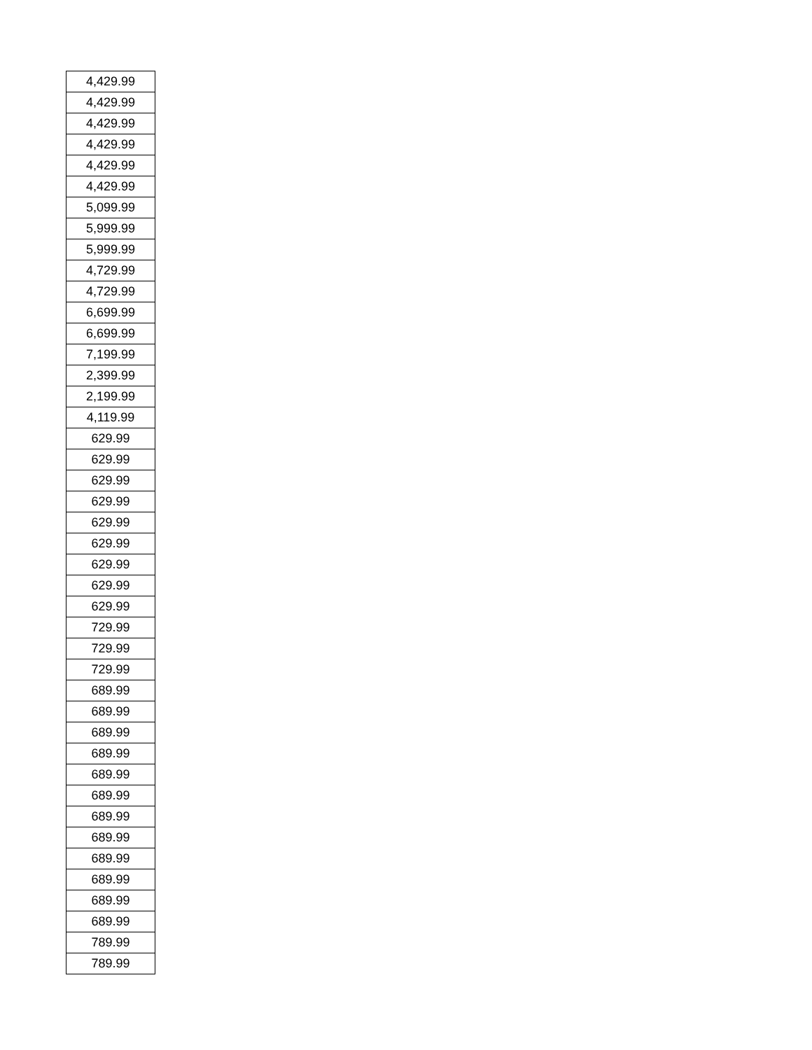| 4,429.99 |
| 4,429.99 |
| 4,429.99 |
| 4,429.99 |
| 4,429.99 |
| 4,429.99 |
| 5,099.99 |
| 5,999.99 |
| 5,999.99 |
| 4,729.99 |
| 4,729.99 |
| 6,699.99 |
| 6,699.99 |
| 7,199.99 |
| 2,399.99 |
| 2,199.99 |
| 4,119.99 |
| 629.99 |
| 629.99 |
| 629.99 |
| 629.99 |
| 629.99 |
| 629.99 |
| 629.99 |
| 629.99 |
| 629.99 |
| 729.99 |
| 729.99 |
| 729.99 |
| 689.99 |
| 689.99 |
| 689.99 |
| 689.99 |
| 689.99 |
| 689.99 |
| 689.99 |
| 689.99 |
| 689.99 |
| 689.99 |
| 689.99 |
| 689.99 |
| 789.99 |
| 789.99 |